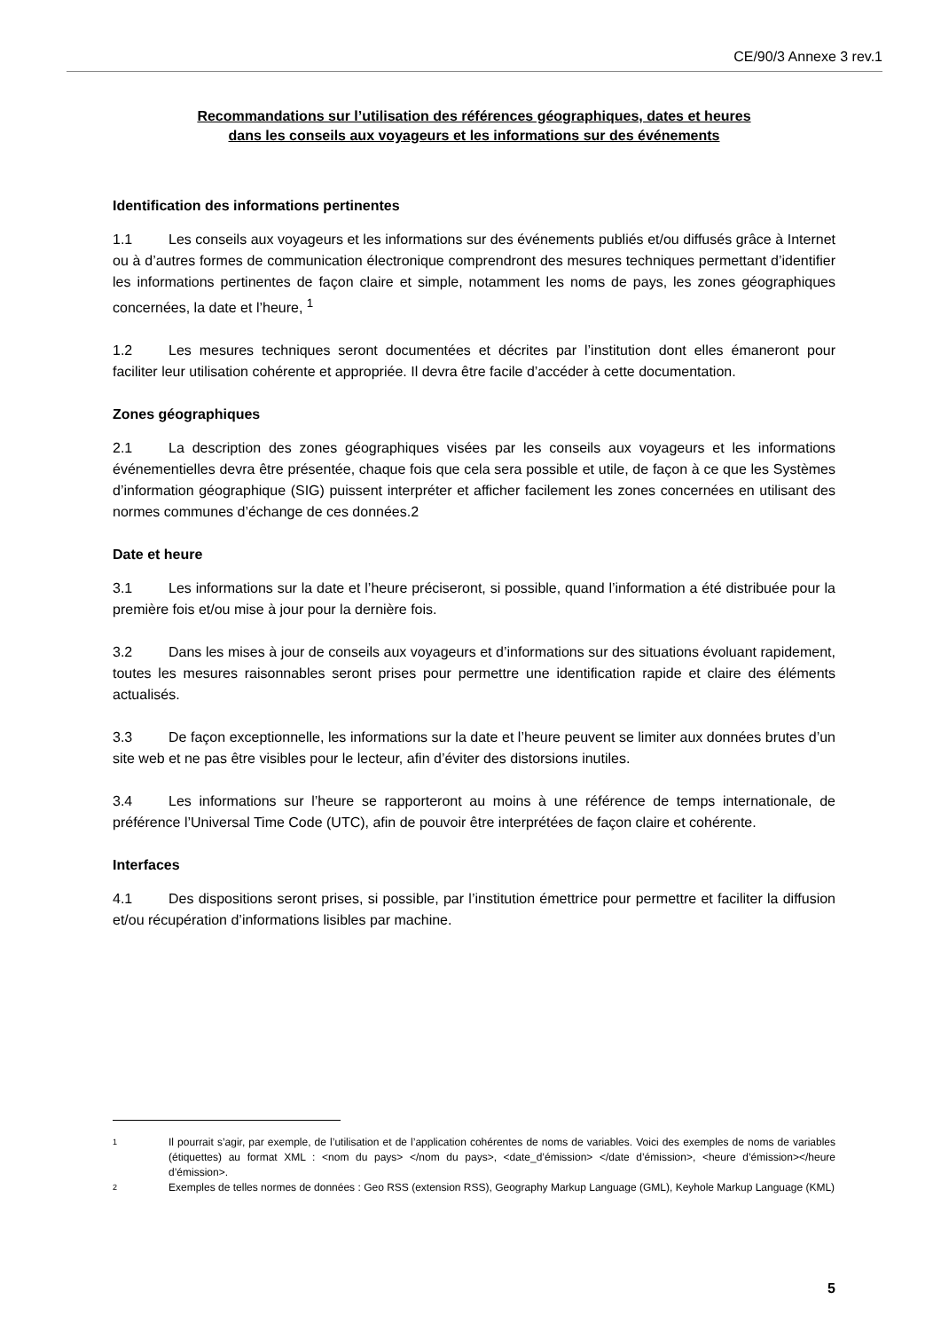CE/90/3 Annexe 3 rev.1
Recommandations sur l’utilisation des références géographiques, dates et heures
dans les conseils aux voyageurs et les informations sur des événements
Identification des informations pertinentes
1.1 Les conseils aux voyageurs et les informations sur des événements publiés et/ou diffusés grâce à Internet ou à d’autres formes de communication électronique comprendront des mesures techniques permettant d’identifier les informations pertinentes de façon claire et simple, notamment les noms de pays, les zones géographiques concernées, la date et l’heure, <sup>1</sup>
1.2 Les mesures techniques seront documentées et décrites par l’institution dont elles émaneront pour faciliter leur utilisation cohérente et appropriée. Il devra être facile d’accéder à cette documentation.
Zones géographiques
2.1 La description des zones géographiques visées par les conseils aux voyageurs et les informations événementielles devra être présentée, chaque fois que cela sera possible et utile, de façon à ce que les Systèmes d’information géographique (SIG) puissent interpréter et afficher facilement les zones concernées en utilisant des normes communes d’échange de ces données.2
Date et heure
3.1 Les informations sur la date et l’heure préciseront, si possible, quand l’information a été distribuée pour la première fois et/ou mise à jour pour la dernière fois.
3.2 Dans les mises à jour de conseils aux voyageurs et d’informations sur des situations évoluant rapidement, toutes les mesures raisonnables seront prises pour permettre une identification rapide et claire des éléments actualisés.
3.3 De façon exceptionnelle, les informations sur la date et l’heure peuvent se limiter aux données brutes d’un site web et ne pas être visibles pour le lecteur, afin d’éviter des distorsions inutiles.
3.4 Les informations sur l’heure se rapporteront au moins à une référence de temps internationale, de préférence l’Universal Time Code (UTC), afin de pouvoir être interprétées de façon claire et cohérente.
Interfaces
4.1 Des dispositions seront prises, si possible, par l’institution émettrice pour permettre et faciliter la diffusion et/ou récupération d’informations lisibles par machine.
1 Il pourrait s’agir, par exemple, de l’utilisation et de l’application cohérentes de noms de variables. Voici des exemples de noms de variables (étiquettes) au format XML : <nom du pays> </nom du pays>, <date_d’émission> </date d’émission>, <heure d’émission></heure d’émission>.
2 Exemples de telles normes de données : Geo RSS (extension RSS), Geography Markup Language (GML), Keyhole Markup Language (KML)
5